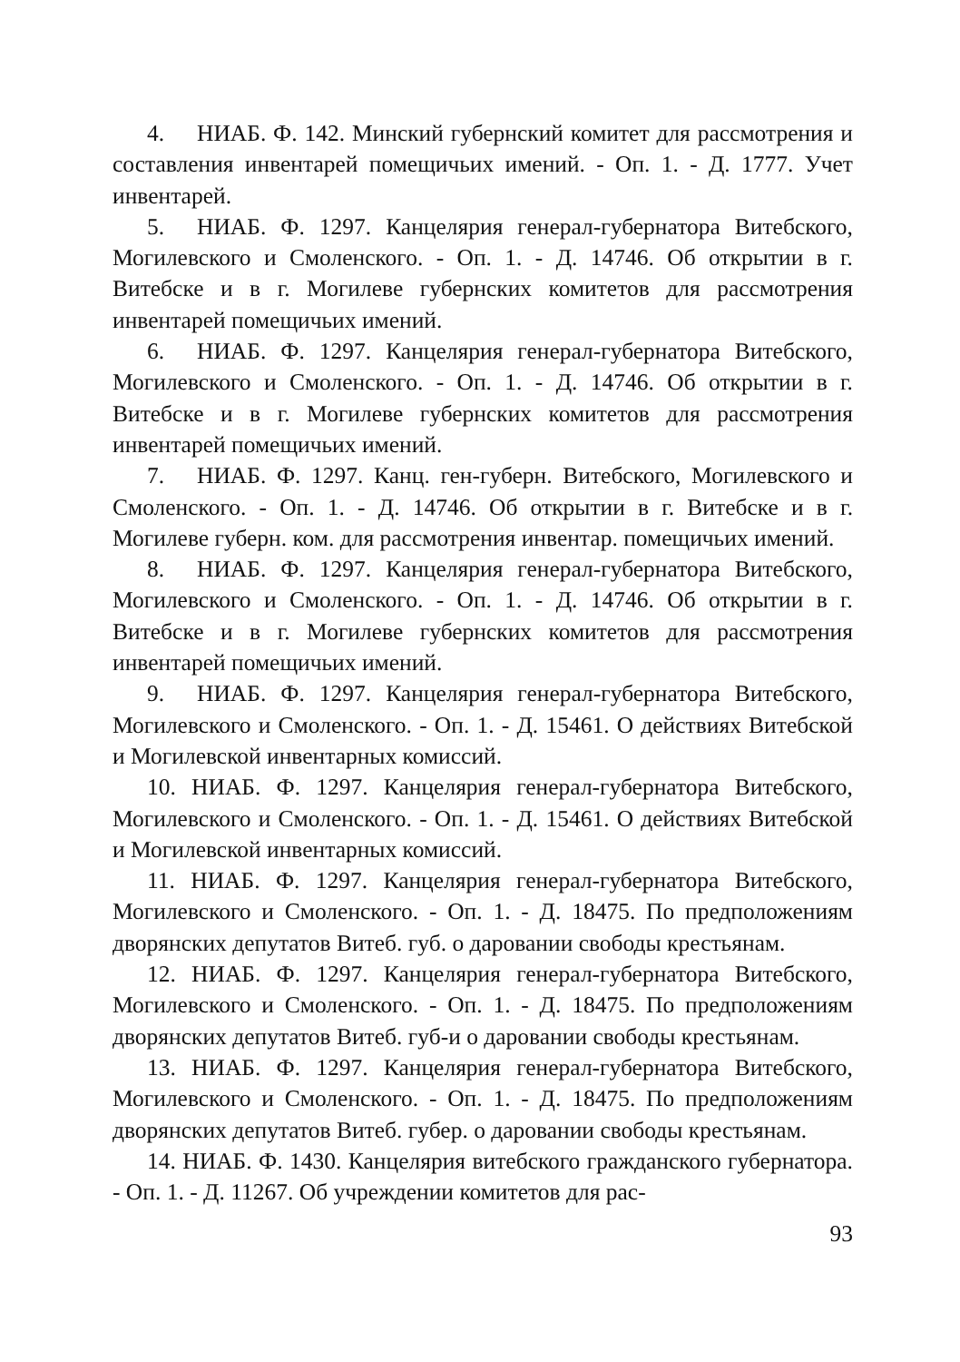4. НИАБ. Ф. 142. Минский губернский комитет для рассмотрения и составления инвентарей помещичьих имений. - Оп. 1. - Д. 1777. Учет инвентарей.
5. НИАБ. Ф. 1297. Канцелярия генерал-губернатора Витебского, Могилевского и Смоленского. - Оп. 1. - Д. 14746. Об открытии в г. Витебске и в г. Могилеве губернских комитетов для рассмотрения инвентарей помещичьих имений.
6. НИАБ. Ф. 1297. Канцелярия генерал-губернатора Витебского, Могилевского и Смоленского. - Оп. 1. - Д. 14746. Об открытии в г. Витебске и в г. Могилеве губернских комитетов для рассмотрения инвентарей помещичьих имений.
7. НИАБ. Ф. 1297. Канц. ген-губерн. Витебского, Могилевского и Смоленского. - Оп. 1. - Д. 14746. Об открытии в г. Витебске и в г. Могилеве губерн. ком. для рассмотрения инвентар. помещичьих имений.
8. НИАБ. Ф. 1297. Канцелярия генерал-губернатора Витебского, Могилевского и Смоленского. - Оп. 1. - Д. 14746. Об открытии в г. Витебске и в г. Могилеве губернских комитетов для рассмотрения инвентарей помещичьих имений.
9. НИАБ. Ф. 1297. Канцелярия генерал-губернатора Витебского, Могилевского и Смоленского. - Оп. 1. - Д. 15461. О действиях Витебской и Могилевской инвентарных комиссий.
10. НИАБ. Ф. 1297. Канцелярия генерал-губернатора Витебского, Могилевского и Смоленского. - Оп. 1. - Д. 15461. О действиях Витебской и Могилевской инвентарных комиссий.
11. НИАБ. Ф. 1297. Канцелярия генерал-губернатора Витебского, Могилевского и Смоленского. - Оп. 1. - Д. 18475. По предположениям дворянских депутатов Витеб. губ. о даровании свободы крестьянам.
12. НИАБ. Ф. 1297. Канцелярия генерал-губернатора Витебского, Могилевского и Смоленского. - Оп. 1. - Д. 18475. По предположениям дворянских депутатов Витеб. губ-и о даровании свободы крестьянам.
13. НИАБ. Ф. 1297. Канцелярия генерал-губернатора Витебского, Могилевского и Смоленского. - Оп. 1. - Д. 18475. По предположениям дворянских депутатов Витеб. губер. о даровании свободы крестьянам.
14. НИАБ. Ф. 1430. Канцелярия витебского гражданского губернатора. - Оп. 1. - Д. 11267. Об учреждении комитетов для рас-
93